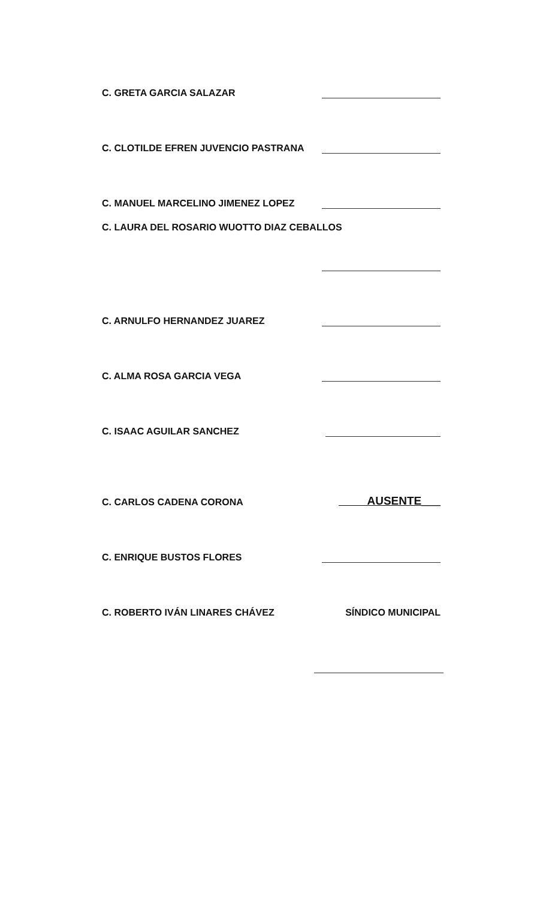C. GRETA GARCIA SALAZAR
C. CLOTILDE EFREN JUVENCIO PASTRANA
C. MANUEL MARCELINO JIMENEZ LOPEZ
C. LAURA DEL ROSARIO WUOTTO DIAZ CEBALLOS
C. ARNULFO HERNANDEZ JUAREZ
C. ALMA ROSA GARCIA VEGA
C. ISAAC AGUILAR SANCHEZ
C. CARLOS CADENA CORONA AUSENTE___
C. ENRIQUE BUSTOS FLORES
C. ROBERTO IVÁN LINARES CHÁVEZ SÍNDICO MUNICIPAL